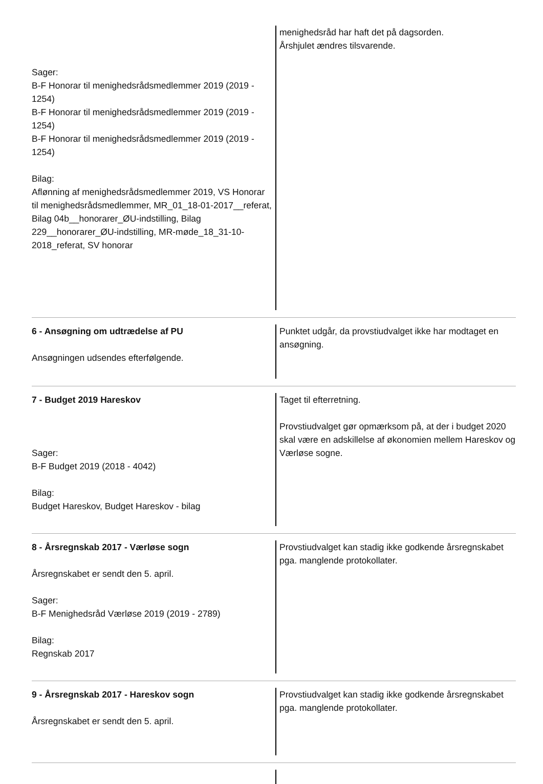| Sager: B-F Honorar til menighedsrådsmedlemmer 2019 (2019 - 1254) B-F Honorar til menighedsrådsmedlemmer 2019 (2019 - 1254) B-F Honorar til menighedsrådsmedlemmer 2019 (2019 - 1254) Bilag: Aflønning af menighedsrådsmedlemmer 2019, VS Honorar til menighedsrådsmedlemmer, MR_01_18-01-2017__referat, Bilag 04b__honorarer_ØU-indstilling, Bilag 229__honorarer_ØU-indstilling, MR-møde_18_31-10-2018_referat, SV honorar | menighedsråd har haft det på dagsorden. Årshjulet ændres tilsvarende. |
| 6 - Ansøgning om udtrædelse af PU Ansøgningen udsendes efterfølgende. | Punktet udgår, da provstiudvalget ikke har modtaget en ansøgning. |
| 7 - Budget 2019 Hareskov Sager: B-F Budget 2019 (2018 - 4042) Bilag: Budget Hareskov, Budget Hareskov - bilag | Taget til efterretning. Provstiudvalget gør opmærksom på, at der i budget 2020 skal være en adskillelse af økonomien mellem Hareskov og Værløse sogne. |
| 8 - Årsregnskab 2017 - Værløse sogn Årsregnskabet er sendt den 5. april. Sager: B-F Menighedsråd Værløse 2019 (2019 - 2789) Bilag: Regnskab 2017 | Provstiudvalget kan stadig ikke godkende årsregnskabet pga. manglende protokollater. |
| 9 - Årsregnskab 2017 - Hareskov sogn Årsregnskabet er sendt den 5. april. | Provstiudvalget kan stadig ikke godkende årsregnskabet pga. manglende protokollater. |